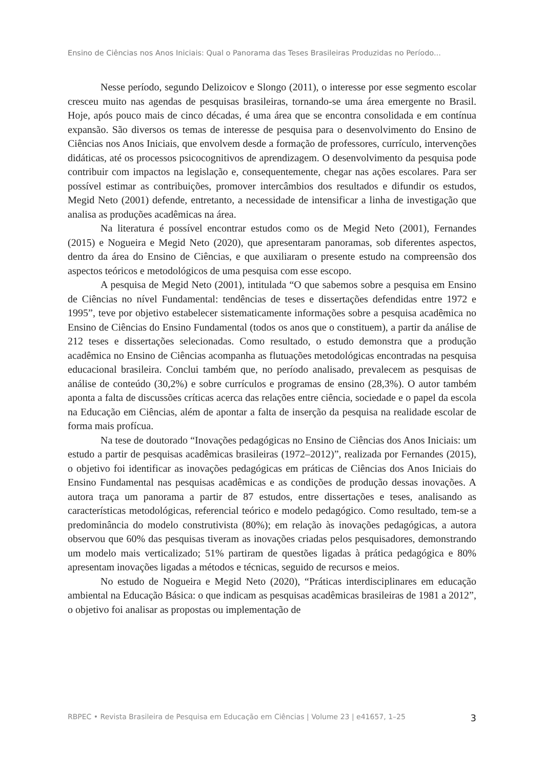Ensino de Ciências nos Anos Iniciais: Qual o Panorama das Teses Brasileiras Produzidas no Período...
Nesse período, segundo Delizoicov e Slongo (2011), o interesse por esse segmento escolar cresceu muito nas agendas de pesquisas brasileiras, tornando-se uma área emergente no Brasil. Hoje, após pouco mais de cinco décadas, é uma área que se encontra consolidada e em contínua expansão. São diversos os temas de interesse de pesquisa para o desenvolvimento do Ensino de Ciências nos Anos Iniciais, que envolvem desde a formação de professores, currículo, intervenções didáticas, até os processos psicocognitivos de aprendizagem. O desenvolvimento da pesquisa pode contribuir com impactos na legislação e, consequentemente, chegar nas ações escolares. Para ser possível estimar as contribuições, promover intercâmbios dos resultados e difundir os estudos, Megid Neto (2001) defende, entretanto, a necessidade de intensificar a linha de investigação que analisa as produções acadêmicas na área.
Na literatura é possível encontrar estudos como os de Megid Neto (2001), Fernandes (2015) e Nogueira e Megid Neto (2020), que apresentaram panoramas, sob diferentes aspectos, dentro da área do Ensino de Ciências, e que auxiliaram o presente estudo na compreensão dos aspectos teóricos e metodológicos de uma pesquisa com esse escopo.
A pesquisa de Megid Neto (2001), intitulada “O que sabemos sobre a pesquisa em Ensino de Ciências no nível Fundamental: tendências de teses e dissertações defendidas entre 1972 e 1995”, teve por objetivo estabelecer sistematicamente informações sobre a pesquisa acadêmica no Ensino de Ciências do Ensino Fundamental (todos os anos que o constituem), a partir da análise de 212 teses e dissertações selecionadas. Como resultado, o estudo demonstra que a produção acadêmica no Ensino de Ciências acompanha as flutuações metodológicas encontradas na pesquisa educacional brasileira. Conclui também que, no período analisado, prevalecem as pesquisas de análise de conteúdo (30,2%) e sobre currículos e programas de ensino (28,3%). O autor também aponta a falta de discussões críticas acerca das relações entre ciência, sociedade e o papel da escola na Educação em Ciências, além de apontar a falta de inserção da pesquisa na realidade escolar de forma mais profícua.
Na tese de doutorado “Inovações pedagógicas no Ensino de Ciências dos Anos Iniciais: um estudo a partir de pesquisas acadêmicas brasileiras (1972–2012)”, realizada por Fernandes (2015), o objetivo foi identificar as inovações pedagógicas em práticas de Ciências dos Anos Iniciais do Ensino Fundamental nas pesquisas acadêmicas e as condições de produção dessas inovações. A autora traça um panorama a partir de 87 estudos, entre dissertações e teses, analisando as características metodológicas, referencial teórico e modelo pedagógico. Como resultado, tem-se a predominância do modelo construtivista (80%); em relação às inovações pedagógicas, a autora observou que 60% das pesquisas tiveram as inovações criadas pelos pesquisadores, demonstrando um modelo mais verticalizado; 51% partiram de questões ligadas à prática pedagógica e 80% apresentam inovações ligadas a métodos e técnicas, seguido de recursos e meios.
No estudo de Nogueira e Megid Neto (2020), “Práticas interdisciplinares em educação ambiental na Educação Básica: o que indicam as pesquisas acadêmicas brasileiras de 1981 a 2012”, o objetivo foi analisar as propostas ou implementação de
RBPEC • Revista Brasileira de Pesquisa em Educação em Ciências | Volume 23 | e41657, 1–25 3